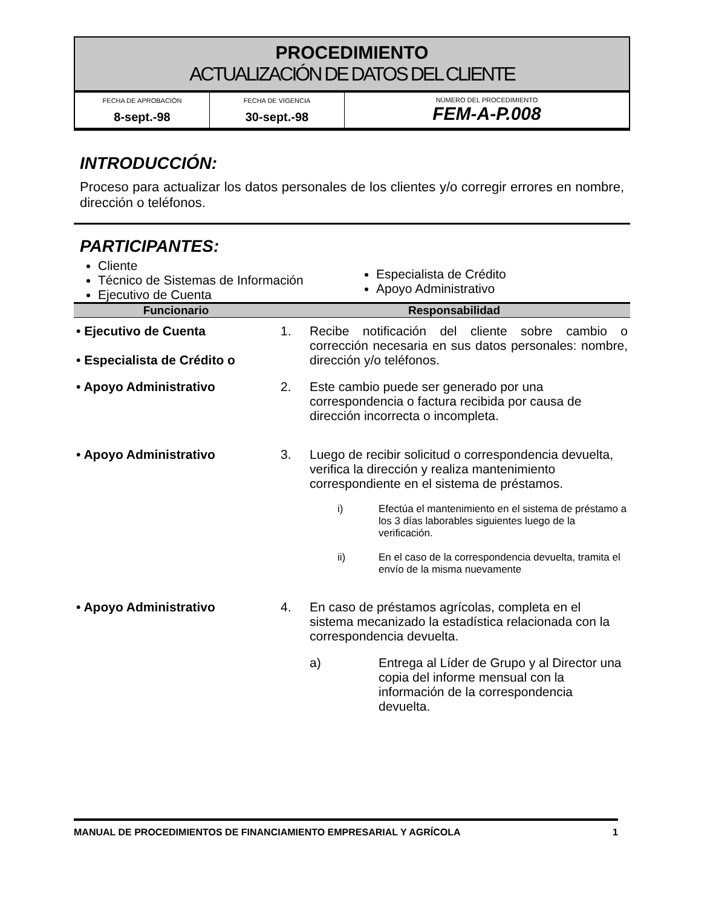PROCEDIMIENTO
ACTUALIZACIÓN DE DATOS DEL CLIENTE
| FECHA DE APROBACIÓN 8-sept.-98 | FECHA DE VIGENCIA 30-sept.-98 | NÚMERO DEL PROCEDIMIENTO FEM-A-P.008 |
INTRODUCCIÓN:
Proceso para actualizar los datos personales de los clientes y/o corregir errores en nombre, dirección o teléfonos.
PARTICIPANTES:
Cliente
Técnico de Sistemas de Información
Ejecutivo de Cuenta
Especialista de Crédito
Apoyo Administrativo
| Funcionario | Responsabilidad | | |
| --- | --- | --- | --- |
| • Ejecutivo de Cuenta • Especialista de Crédito o | 1. | Recibe notificación del cliente sobre cambio o corrección necesaria en sus datos personales: nombre, dirección y/o teléfonos. | |
| • Apoyo Administrativo | 2. | Este cambio puede ser generado por una correspondencia o factura recibida por causa de dirección incorrecta o incompleta. | |
| • Apoyo Administrativo | 3. | Luego de recibir solicitud o correspondencia devuelta, verifica la dirección y realiza mantenimiento correspondiente en el sistema de préstamos. | |
| | | i) | Efectúa el mantenimiento en el sistema de préstamo a los 3 días laborables siguientes luego de la verificación. |
| | | ii) | En el caso de la correspondencia devuelta, tramita el envío de la misma nuevamente |
| • Apoyo Administrativo | 4. | En caso de préstamos agrícolas, completa en el sistema mecanizado la estadística relacionada con la correspondencia devuelta. | |
| | | a) | Entrega al Líder de Grupo y al Director una copia del informe mensual con la información de la correspondencia devuelta. |
MANUAL DE PROCEDIMIENTOS DE FINANCIAMIENTO EMPRESARIAL Y AGRÍCOLA 1